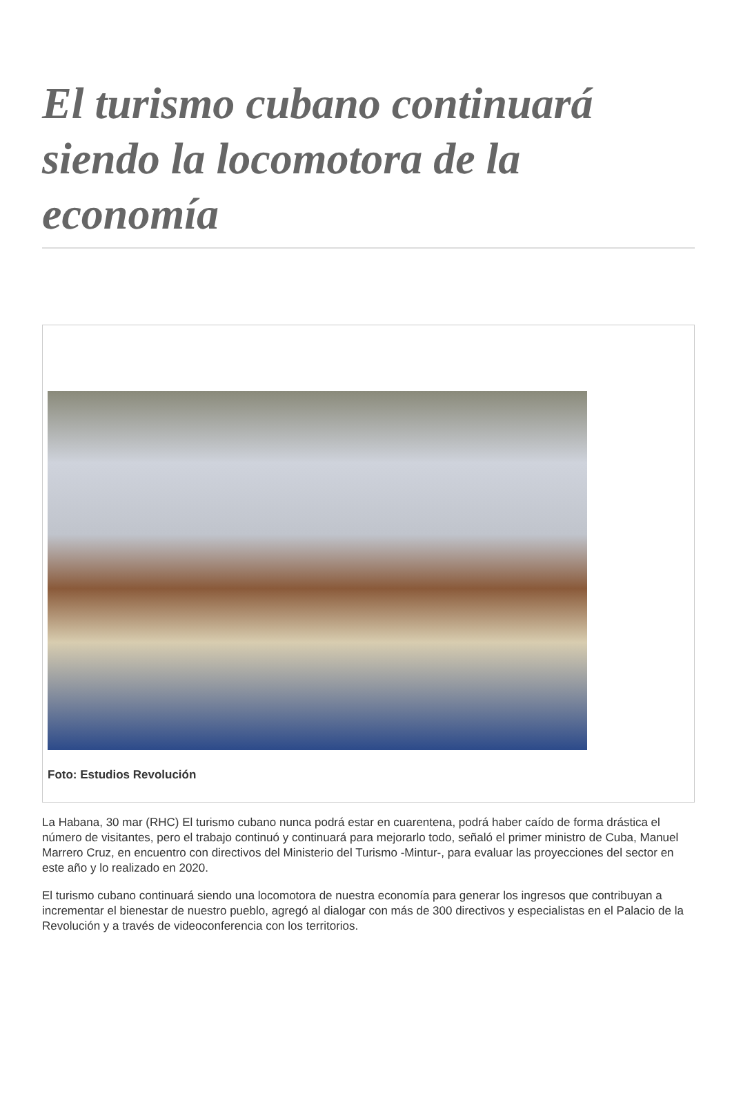El turismo cubano continuará siendo la locomotora de la economía
Foto: Estudios Revolución
La Habana, 30 mar (RHC) El turismo cubano nunca podrá estar en cuarentena, podrá haber caído de forma drástica el número de visitantes, pero el trabajo continuó y continuará para mejorarlo todo, señaló el primer ministro de Cuba, Manuel Marrero Cruz, en encuentro con directivos del Ministerio del Turismo -Mintur-, para evaluar las proyecciones del sector en este año y lo realizado en 2020.
El turismo cubano continuará siendo una locomotora de nuestra economía para generar los ingresos que contribuyan a incrementar el bienestar de nuestro pueblo, agregó al dialogar con más de 300 directivos y especialistas en el Palacio de la Revolución y a través de videoconferencia con los territorios.